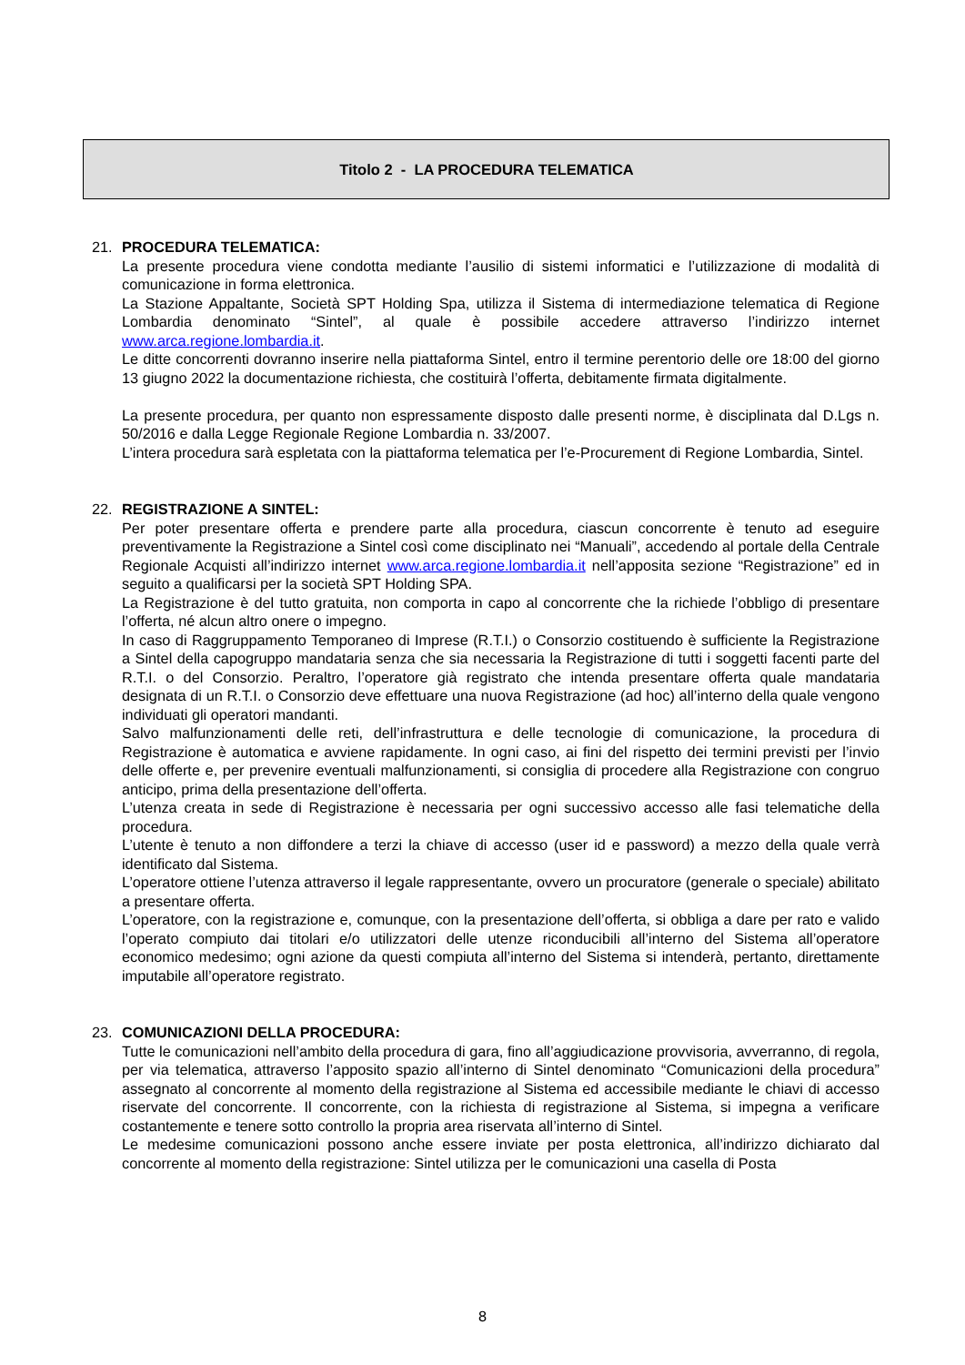Titolo 2 - LA PROCEDURA TELEMATICA
21. PROCEDURA TELEMATICA:
La presente procedura viene condotta mediante l’ausilio di sistemi informatici e l’utilizzazione di modalità di comunicazione in forma elettronica.
La Stazione Appaltante, Società SPT Holding Spa, utilizza il Sistema di intermediazione telematica di Regione Lombardia denominato “Sintel”, al quale è possibile accedere attraverso l’indirizzo internet www.arca.regione.lombardia.it.
Le ditte concorrenti dovranno inserire nella piattaforma Sintel, entro il termine perentorio delle ore 18:00 del giorno 13 giugno 2022 la documentazione richiesta, che costituirà l’offerta, debitamente firmata digitalmente.
La presente procedura, per quanto non espressamente disposto dalle presenti norme, è disciplinata dal D.Lgs n. 50/2016 e dalla Legge Regionale Regione Lombardia n. 33/2007.
L’intera procedura sarà espletata con la piattaforma telematica per l’e-Procurement di Regione Lombardia, Sintel.
22. REGISTRAZIONE A SINTEL:
Per poter presentare offerta e prendere parte alla procedura, ciascun concorrente è tenuto ad eseguire preventivamente la Registrazione a Sintel così come disciplinato nei “Manuali”, accedendo al portale della Centrale Regionale Acquisti all’indirizzo internet www.arca.regione.lombardia.it nell’apposita sezione “Registrazione” ed in seguito a qualificarsi per la società SPT Holding SPA.
La Registrazione è del tutto gratuita, non comporta in capo al concorrente che la richiede l’obbligo di presentare l’offerta, né alcun altro onere o impegno.
In caso di Raggruppamento Temporaneo di Imprese (R.T.I.) o Consorzio costituendo è sufficiente la Registrazione a Sintel della capogruppo mandataria senza che sia necessaria la Registrazione di tutti i soggetti facenti parte del R.T.I. o del Consorzio. Peraltro, l’operatore già registrato che intenda presentare offerta quale mandataria designata di un R.T.I. o Consorzio deve effettuare una nuova Registrazione (ad hoc) all’interno della quale vengono individuati gli operatori mandanti.
Salvo malfunzionamenti delle reti, dell’infrastruttura e delle tecnologie di comunicazione, la procedura di Registrazione è automatica e avviene rapidamente. In ogni caso, ai fini del rispetto dei termini previsti per l’invio delle offerte e, per prevenire eventuali malfunzionamenti, si consiglia di procedere alla Registrazione con congruo anticipo, prima della presentazione dell’offerta.
L’utenza creata in sede di Registrazione è necessaria per ogni successivo accesso alle fasi telematiche della procedura.
L’utente è tenuto a non diffondere a terzi la chiave di accesso (user id e password) a mezzo della quale verrà identificato dal Sistema.
L’operatore ottiene l’utenza attraverso il legale rappresentante, ovvero un procuratore (generale o speciale) abilitato a presentare offerta.
L’operatore, con la registrazione e, comunque, con la presentazione dell’offerta, si obbliga a dare per rato e valido l’operato compiuto dai titolari e/o utilizzatori delle utenze riconducibili all’interno del Sistema all’operatore economico medesimo; ogni azione da questi compiuta all’interno del Sistema si intenderà, pertanto, direttamente imputabile all’operatore registrato.
23. COMUNICAZIONI DELLA PROCEDURA:
Tutte le comunicazioni nell’ambito della procedura di gara, fino all’aggiudicazione provvisoria, avverranno, di regola, per via telematica, attraverso l’apposito spazio all’interno di Sintel denominato “Comunicazioni della procedura” assegnato al concorrente al momento della registrazione al Sistema ed accessibile mediante le chiavi di accesso riservate del concorrente. Il concorrente, con la richiesta di registrazione al Sistema, si impegna a verificare costantemente e tenere sotto controllo la propria area riservata all’interno di Sintel.
Le medesime comunicazioni possono anche essere inviate per posta elettronica, all’indirizzo dichiarato dal concorrente al momento della registrazione: Sintel utilizza per le comunicazioni una casella di Posta
8